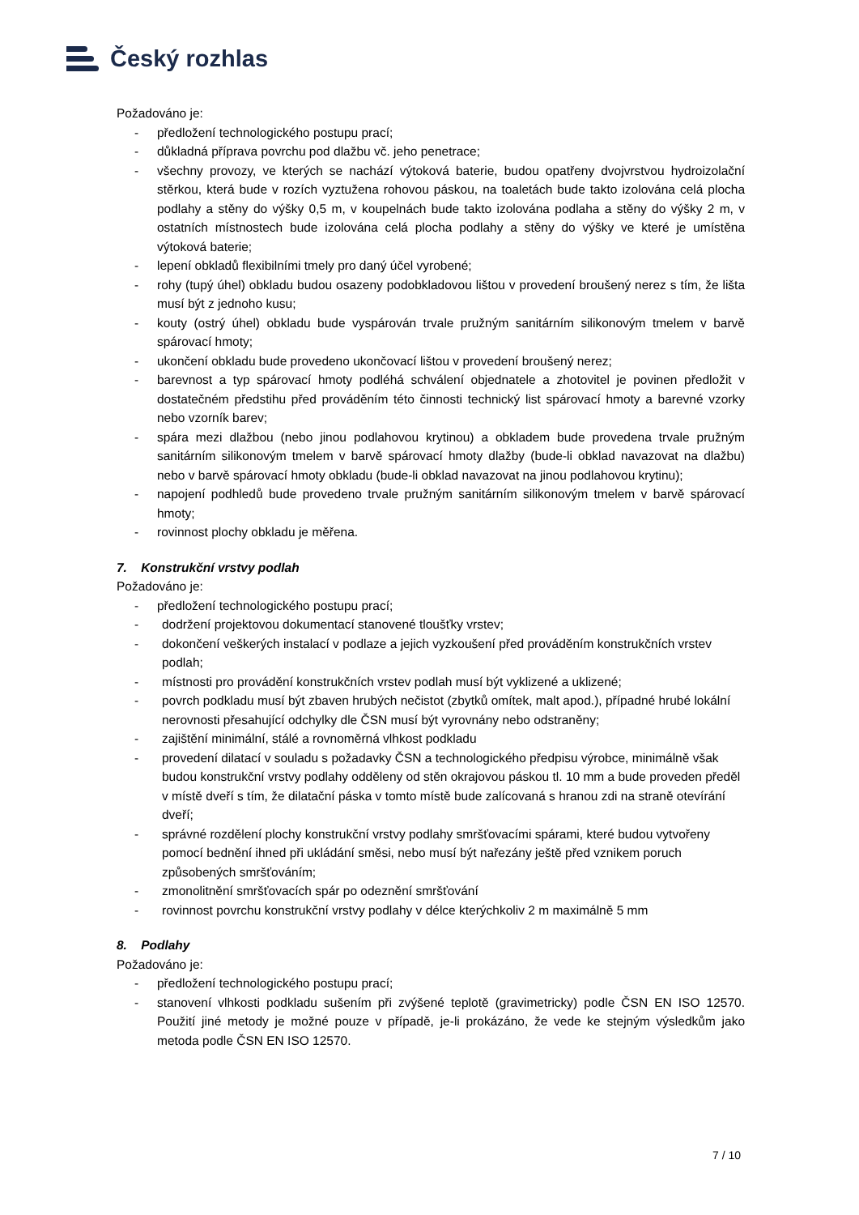Český rozhlas
Požadováno je:
- předložení technologického postupu prací;
- důkladná příprava povrchu pod dlažbu vč. jeho penetrace;
- všechny provozy, ve kterých se nachází výtoková baterie, budou opatřeny dvojvrstvou hydroizolační stěrkou, která bude v rozích vyztužena rohovou páskou, na toaletách bude takto izolována celá plocha podlahy a stěny do výšky 0,5 m, v koupelnách bude takto izolována podlaha a stěny do výšky 2 m, v ostatních místnostech bude izolována celá plocha podlahy a stěny do výšky ve které je umístěna výtoková baterie;
- lepení obkladů flexibilními tmely pro daný účel vyrobené;
- rohy (tupý úhel) obkladu budou osazeny podobkladovou lištou v provedení broušený nerez s tím, že lišta musí být z jednoho kusu;
- kouty (ostrý úhel) obkladu bude vyspárován trvale pružným sanitárním silikonovým tmelem v barvě spárovací hmoty;
- ukončení obkladu bude provedeno ukončovací lištou v provedení broušený nerez;
- barevnost a typ spárovací hmoty podléhá schválení objednatele a zhotovitel je povinen předložit v dostatečném předstihu před prováděním této činnosti technický list spárovací hmoty a barevné vzorky nebo vzorník barev;
- spára mezi dlažbou (nebo jinou podlahovou krytinou) a obkladem bude provedena trvale pružným sanitárním silikonovým tmelem v barvě spárovací hmoty dlažby (bude-li obklad navazovat na dlažbu) nebo v barvě spárovací hmoty obkladu (bude-li obklad navazovat na jinou podlahovou krytinu);
- napojení podhledů bude provedeno trvale pružným sanitárním silikonovým tmelem v barvě spárovací hmoty;
- rovinnost plochy obkladu je měřena.
7. Konstrukční vrstvy podlah
Požadováno je:
- předložení technologického postupu prací;
- dodržení projektovou dokumentací stanovené tloušťky vrstev;
- dokončení veškerých instalací v podlaze a jejich vyzkoušení před prováděním konstrukčních vrstev podlah;
- místnosti pro provádění konstrukčních vrstev podlah musí být vyklizené a uklizené;
- povrch podkladu musí být zbaven hrubých nečistot (zbytků omítek, malt apod.), případné hrubé lokální nerovnosti přesahující odchylky dle ČSN musí být vyrovnány nebo odstraněny;
- zajištění minimální, stálé a rovnoměrná vlhkost podkladu
- provedení dilatací v souladu s požadavky ČSN a technologického předpisu výrobce, minimálně však budou konstrukční vrstvy podlahy odděleny od stěn okrajovou páskou tl. 10 mm a bude proveden předěl v místě dveří s tím, že dilatační páska v tomto místě bude zalícovaná s hranou zdi na straně otevírání dveří;
- správné rozdělení plochy konstrukční vrstvy podlahy smršťovacími spárami, které budou vytvořeny pomocí bednění ihned při ukládání směsi, nebo musí být nařezány ještě před vznikem poruch způsobených smršťováním;
- zmonolitnění smršťovacích spár po odeznění smršťování
- rovinnost povrchu konstrukční vrstvy podlahy v délce kterýchkoliv 2 m maximálně 5 mm
8. Podlahy
Požadováno je:
- předložení technologického postupu prací;
- stanovení vlhkosti podkladu sušením při zvýšené teplotě (gravimetricky) podle ČSN EN ISO 12570. Použití jiné metody je možné pouze v případě, je-li prokázáno, že vede ke stejným výsledkům jako metoda podle ČSN EN ISO 12570.
7 / 10